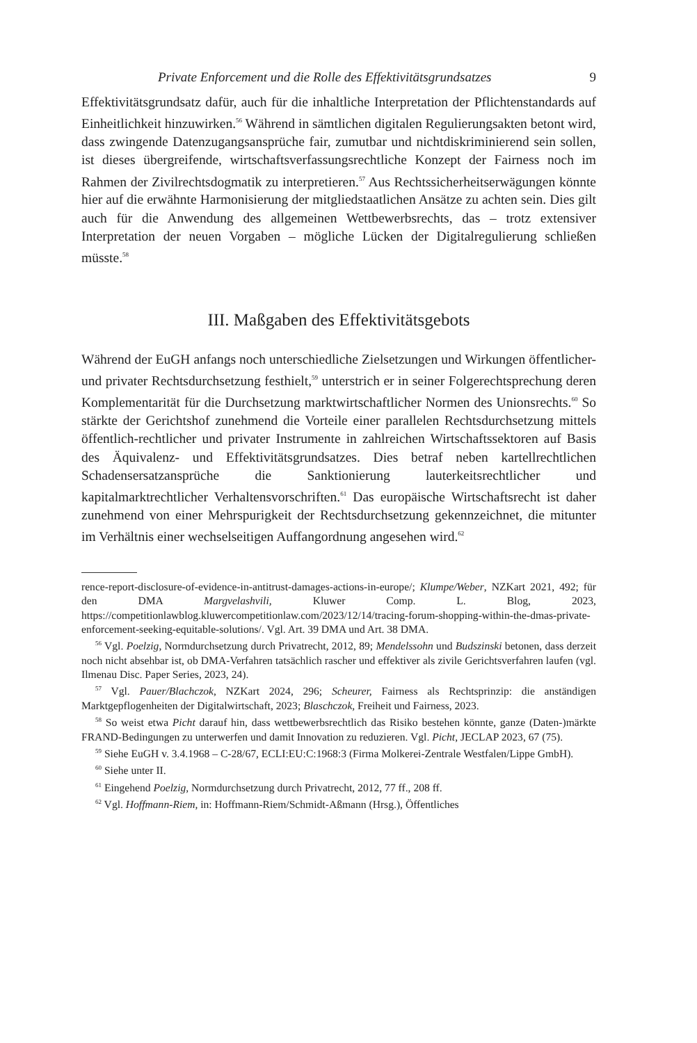Private Enforcement und die Rolle des Effektivitätsgrundsatzes 9
Effektivitätsgrundsatz dafür, auch für die inhaltliche Interpretation der Pflichtenstandards auf Einheitlichkeit hinzuwirken.<sup>56</sup> Während in sämtlichen digitalen Regulierungsakten betont wird, dass zwingende Datenzugangsansprüche fair, zumutbar und nichtdiskriminierend sein sollen, ist dieses übergreifende, wirtschaftsverfassungsrechtliche Konzept der Fairness noch im Rahmen der Zivilrechtsdogmatik zu interpretieren.<sup>57</sup> Aus Rechtssicherheitserwägungen könnte hier auf die erwähnte Harmonisierung der mitgliedstaatlichen Ansätze zu achten sein. Dies gilt auch für die Anwendung des allgemeinen Wettbewerbsrechts, das – trotz extensiver Interpretation der neuen Vorgaben – mögliche Lücken der Digitalregulierung schließen müsste.<sup>58</sup>
III. Maßgaben des Effektivitätsgebots
Während der EuGH anfangs noch unterschiedliche Zielsetzungen und Wirkungen öffentlicher- und privater Rechtsdurchsetzung festhielt,<sup>59</sup> unterstrich er in seiner Folgerechtsprechung deren Komplementarität für die Durchsetzung marktwirtschaftlicher Normen des Unionsrechts.<sup>60</sup> So stärkte der Gerichtshof zunehmend die Vorteile einer parallelen Rechtsdurchsetzung mittels öffentlich-rechtlicher und privater Instrumente in zahlreichen Wirtschaftssektoren auf Basis des Äquivalenz- und Effektivitätsgrundsatzes. Dies betraf neben kartellrechtlichen Schadensersatzansprüche die Sanktionierung lauterkeitsrechtlicher und kapitalmarktrechtlicher Verhaltensvorschriften.<sup>61</sup> Das europäische Wirtschaftsrecht ist daher zunehmend von einer Mehrspurigkeit der Rechtsdurchsetzung gekennzeichnet, die mitunter im Verhältnis einer wechselseitigen Auffangordnung angesehen wird.<sup>62</sup>
rence-report-disclosure-of-evidence-in-antitrust-damages-actions-in-europe/; Klumpe/Weber, NZKart 2021, 492; für den DMA Margvelashvili, Kluwer Comp. L. Blog, 2023, https://competitionlawblog.kluwercompetitionlaw.com/2023/12/14/tracing-forum-shopping-within-the-dmas-private-enforcement-seeking-equitable-solutions/. Vgl. Art. 39 DMA und Art. 38 DMA.
<sup>56</sup> Vgl. Poelzig, Normdurchsetzung durch Privatrecht, 2012, 89; Mendelssohn und Budszinski betonen, dass derzeit noch nicht absehbar ist, ob DMA-Verfahren tatsächlich rascher und effektiver als zivile Gerichtsverfahren laufen (vgl. Ilmenau Disc. Paper Series, 2023, 24).
<sup>57</sup> Vgl. Pauer/Blachczok, NZKart 2024, 296; Scheurer, Fairness als Rechtsprinzip: die anständigen Marktgepflogenheiten der Digitalwirtschaft, 2023; Blaschczok, Freiheit und Fairness, 2023.
<sup>58</sup> So weist etwa Picht darauf hin, dass wettbewerbsrechtlich das Risiko bestehen könnte, ganze (Daten-)märkte FRAND-Bedingungen zu unterwerfen und damit Innovation zu reduzieren. Vgl. Picht, JECLAP 2023, 67 (75).
<sup>59</sup> Siehe EuGH v. 3.4.1968 – C-28/67, ECLI:EU:C:1968:3 (Firma Molkerei-Zentrale Westfalen/Lippe GmbH).
<sup>60</sup> Siehe unter II.
<sup>61</sup> Eingehend Poelzig, Normdurchsetzung durch Privatrecht, 2012, 77 ff., 208 ff.
<sup>62</sup> Vgl. Hoffmann-Riem, in: Hoffmann-Riem/Schmidt-Aßmann (Hrsg.), Öffentliches